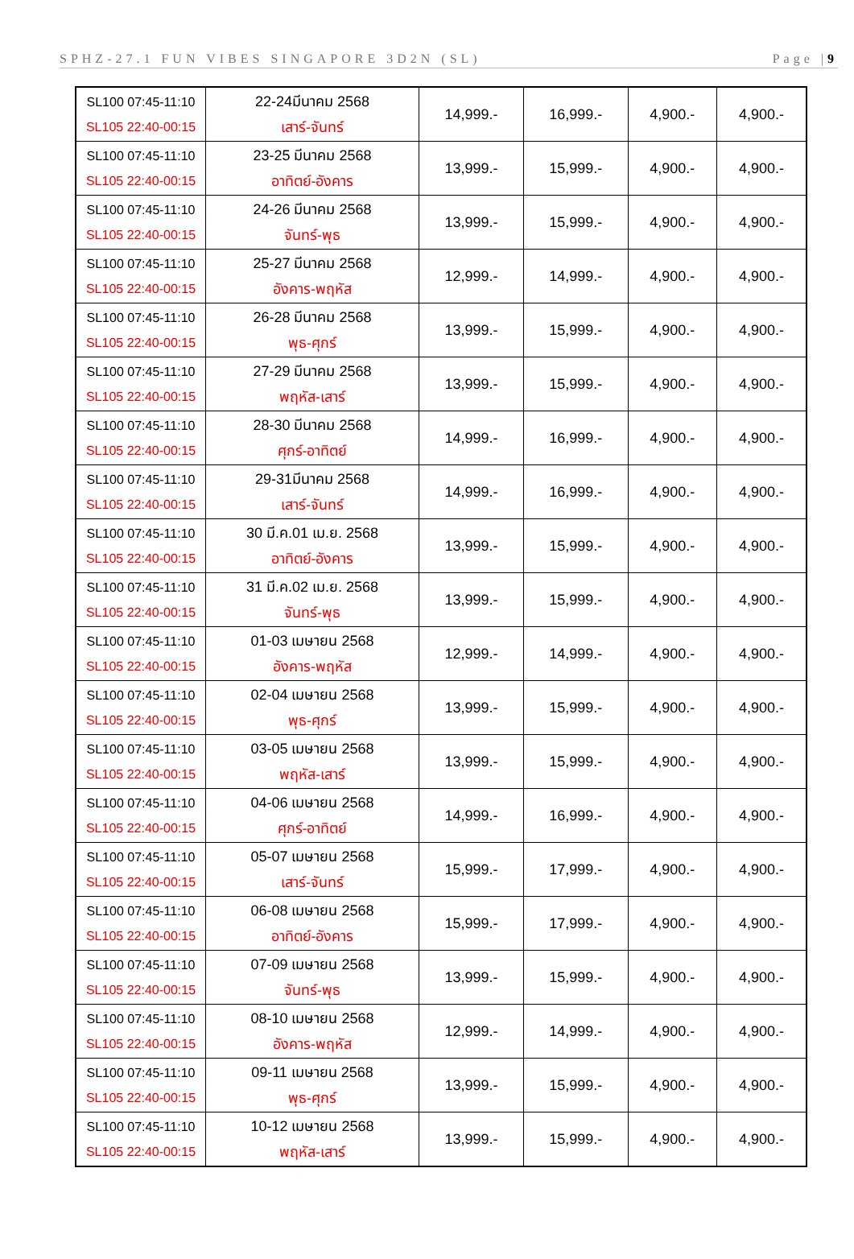SPHZ-27.1 FUN VIBES SINGAPORE 3D2N (SL) Page |9
| SL100 07:45-11:10 SL105 22:40-00:15 | 22-24มีนาคม 2568 เสาร์-จันทร์ | 14,999.- | 16,999.- | 4,900.- | 4,900.- |
| SL100 07:45-11:10 SL105 22:40-00:15 | 23-25 มีนาคม 2568 อาทิตย์-อังคาร | 13,999.- | 15,999.- | 4,900.- | 4,900.- |
| SL100 07:45-11:10 SL105 22:40-00:15 | 24-26 มีนาคม 2568 จันทร์-พุธ | 13,999.- | 15,999.- | 4,900.- | 4,900.- |
| SL100 07:45-11:10 SL105 22:40-00:15 | 25-27 มีนาคม 2568 อังคาร-พฤหัส | 12,999.- | 14,999.- | 4,900.- | 4,900.- |
| SL100 07:45-11:10 SL105 22:40-00:15 | 26-28 มีนาคม 2568 พุธ-ศุกร์ | 13,999.- | 15,999.- | 4,900.- | 4,900.- |
| SL100 07:45-11:10 SL105 22:40-00:15 | 27-29 มีนาคม 2568 พฤหัส-เสาร์ | 13,999.- | 15,999.- | 4,900.- | 4,900.- |
| SL100 07:45-11:10 SL105 22:40-00:15 | 28-30 มีนาคม 2568 ศุกร์-อาทิตย์ | 14,999.- | 16,999.- | 4,900.- | 4,900.- |
| SL100 07:45-11:10 SL105 22:40-00:15 | 29-31มีนาคม 2568 เสาร์-จันทร์ | 14,999.- | 16,999.- | 4,900.- | 4,900.- |
| SL100 07:45-11:10 SL105 22:40-00:15 | 30 มี.ค.01 เม.ย. 2568 อาทิตย์-อังคาร | 13,999.- | 15,999.- | 4,900.- | 4,900.- |
| SL100 07:45-11:10 SL105 22:40-00:15 | 31 มี.ค.02 เม.ย. 2568 จันทร์-พุธ | 13,999.- | 15,999.- | 4,900.- | 4,900.- |
| SL100 07:45-11:10 SL105 22:40-00:15 | 01-03 เมษายน 2568 อังคาร-พฤหัส | 12,999.- | 14,999.- | 4,900.- | 4,900.- |
| SL100 07:45-11:10 SL105 22:40-00:15 | 02-04 เมษายน 2568 พุธ-ศุกร์ | 13,999.- | 15,999.- | 4,900.- | 4,900.- |
| SL100 07:45-11:10 SL105 22:40-00:15 | 03-05 เมษายน 2568 พฤหัส-เสาร์ | 13,999.- | 15,999.- | 4,900.- | 4,900.- |
| SL100 07:45-11:10 SL105 22:40-00:15 | 04-06 เมษายน 2568 ศุกร์-อาทิตย์ | 14,999.- | 16,999.- | 4,900.- | 4,900.- |
| SL100 07:45-11:10 SL105 22:40-00:15 | 05-07 เมษายน 2568 เสาร์-จันทร์ | 15,999.- | 17,999.- | 4,900.- | 4,900.- |
| SL100 07:45-11:10 SL105 22:40-00:15 | 06-08 เมษายน 2568 อาทิตย์-อังคาร | 15,999.- | 17,999.- | 4,900.- | 4,900.- |
| SL100 07:45-11:10 SL105 22:40-00:15 | 07-09 เมษายน 2568 จันทร์-พุธ | 13,999.- | 15,999.- | 4,900.- | 4,900.- |
| SL100 07:45-11:10 SL105 22:40-00:15 | 08-10 เมษายน 2568 อังคาร-พฤหัส | 12,999.- | 14,999.- | 4,900.- | 4,900.- |
| SL100 07:45-11:10 SL105 22:40-00:15 | 09-11 เมษายน 2568 พุธ-ศุกร์ | 13,999.- | 15,999.- | 4,900.- | 4,900.- |
| SL100 07:45-11:10 SL105 22:40-00:15 | 10-12 เมษายน 2568 พฤหัส-เสาร์ | 13,999.- | 15,999.- | 4,900.- | 4,900.- |